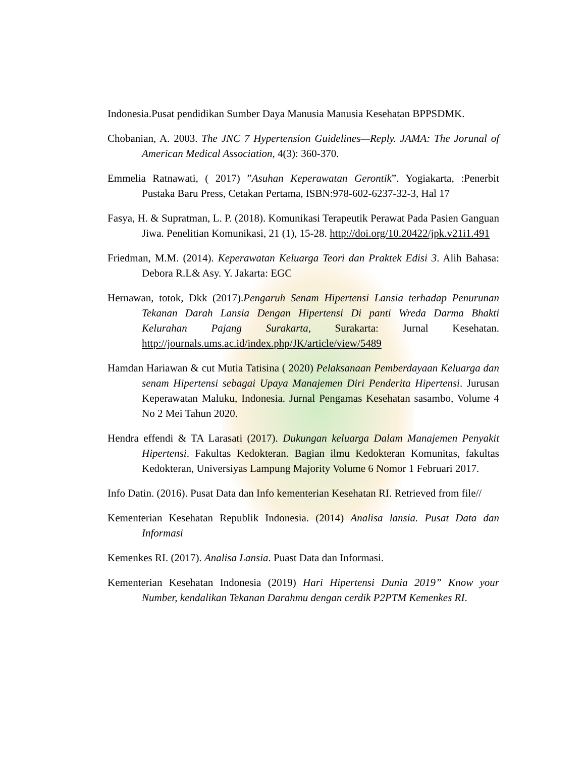Indonesia.Pusat pendidikan Sumber Daya Manusia Manusia Kesehatan BPPSDMK.
Chobanian, A. 2003. The JNC 7 Hypertension Guidelines—Reply. JAMA: The Jorunal of American Medical Association, 4(3): 360-370.
Emmelia Ratnawati, ( 2017) ”Asuhan Keperawatan Gerontik”. Yogiakarta, :Penerbit Pustaka Baru Press, Cetakan Pertama, ISBN:978-602-6237-32-3, Hal 17
Fasya, H. & Supratman, L. P. (2018). Komunikasi Terapeutik Perawat Pada Pasien Ganguan Jiwa. Penelitian Komunikasi, 21 (1), 15-28. http://doi.org/10.20422/jpk.v21i1.491
Friedman, M.M. (2014). Keperawatan Keluarga Teori dan Praktek Edisi 3. Alih Bahasa: Debora R.L& Asy. Y. Jakarta: EGC
Hernawan, totok, Dkk (2017).Pengaruh Senam Hipertensi Lansia terhadap Penurunan Tekanan Darah Lansia Dengan Hipertensi Di panti Wreda Darma Bhakti Kelurahan Pajang Surakarta, Surakarta: Jurnal Kesehatan. http://journals.ums.ac.id/index.php/JK/article/view/5489
Hamdan Hariawan & cut Mutia Tatisina ( 2020) Pelaksanaan Pemberdayaan Keluarga dan senam Hipertensi sebagai Upaya Manajemen Diri Penderita Hipertensi. Jurusan Keperawatan Maluku, Indonesia. Jurnal Pengamas Kesehatan sasambo, Volume 4 No 2 Mei Tahun 2020.
Hendra effendi & TA Larasati (2017). Dukungan keluarga Dalam Manajemen Penyakit Hipertensi. Fakultas Kedokteran. Bagian ilmu Kedokteran Komunitas, fakultas Kedokteran, Universiyas Lampung Majority Volume 6 Nomor 1 Februari 2017.
Info Datin. (2016). Pusat Data dan Info kementerian Kesehatan RI. Retrieved from file//
Kementerian Kesehatan Republik Indonesia. (2014) Analisa lansia. Pusat Data dan Informasi
Kemenkes RI. (2017). Analisa Lansia. Puast Data dan Informasi.
Kementerian Kesehatan Indonesia (2019) Hari Hipertensi Dunia 2019” Know your Number, kendalikan Tekanan Darahmu dengan cerdik P2PTM Kemenkes RI.